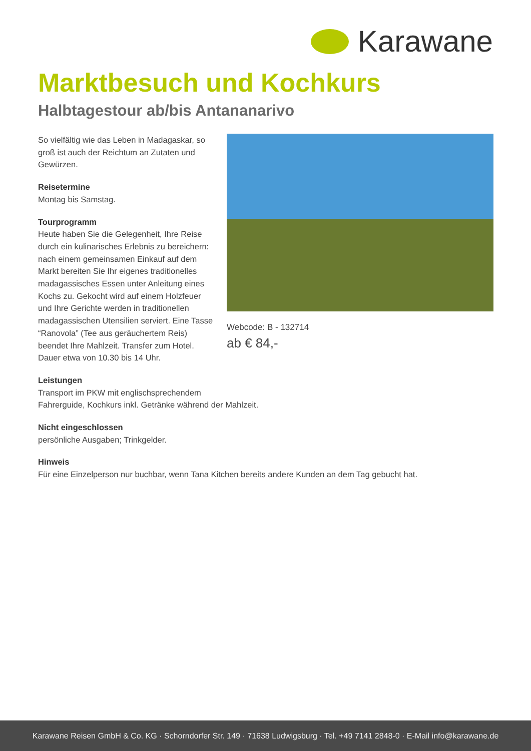Karawane
Marktbesuch und Kochkurs
Halbtagestour ab/bis Antananarivo
So vielfältig wie das Leben in Madagaskar, so groß ist auch der Reichtum an Zutaten und Gewürzen.
Reisetermine
Montag bis Samstag.
Tourprogramm
Heute haben Sie die Gelegenheit, Ihre Reise durch ein kulinarisches Erlebnis zu bereichern: nach einem gemeinsamen Einkauf auf dem Markt bereiten Sie Ihr eigenes traditionelles madagassisches Essen unter Anleitung eines Kochs zu. Gekocht wird auf einem Holzfeuer und Ihre Gerichte werden in traditionellen madagassischen Utensilien serviert. Eine Tasse “Ranovola” (Tee aus geräuchertem Reis) beendet Ihre Mahlzeit. Transfer zum Hotel. Dauer etwa von 10.30 bis 14 Uhr.
Webcode: B - 132714
ab € 84,-
Leistungen
Transport im PKW mit englischsprechendem
Fahrerguide, Kochkurs inkl. Getränke während der Mahlzeit.
Nicht eingeschlossen
persönliche Ausgaben; Trinkgelder.
Hinweis
Für eine Einzelperson nur buchbar, wenn Tana Kitchen bereits andere Kunden an dem Tag gebucht hat.
Karawane Reisen GmbH & Co. KG · Schorndorfer Str. 149 · 71638 Ludwigsburg · Tel. +49 7141 2848-0 · E-Mail info@karawane.de